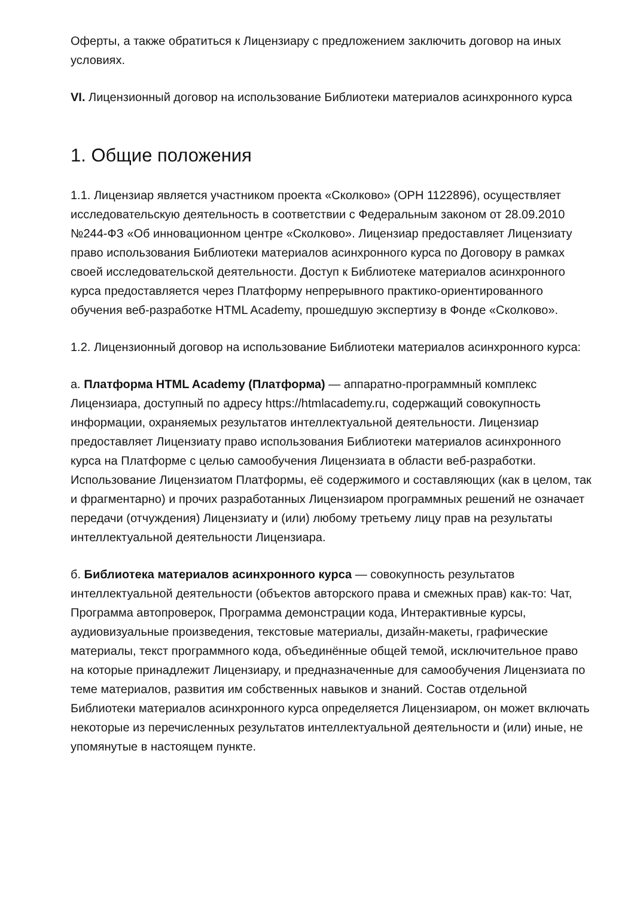Оферты, а также обратиться к Лицензиару с предложением заключить договор на иных условиях.
VI. Лицензионный договор на использование Библиотеки материалов асинхронного курса
1. Общие положения
1.1. Лицензиар является участником проекта «Сколково» (ОРН 1122896), осуществляет исследовательскую деятельность в соответствии с Федеральным законом от 28.09.2010 №244-ФЗ «Об инновационном центре «Сколково». Лицензиар предоставляет Лицензиату право использования Библиотеки материалов асинхронного курса по Договору в рамках своей исследовательской деятельности. Доступ к Библиотеке материалов асинхронного курса предоставляется через Платформу непрерывного практико-ориентированного обучения веб-разработке HTML Academy, прошедшую экспертизу в Фонде «Сколково».
1.2. Лицензионный договор на использование Библиотеки материалов асинхронного курса:
а. Платформа HTML Academy (Платформа) — аппаратно-программный комплекс Лицензиара, доступный по адресу https://htmlacademy.ru, содержащий совокупность информации, охраняемых результатов интеллектуальной деятельности. Лицензиар предоставляет Лицензиату право использования Библиотеки материалов асинхронного курса на Платформе с целью самообучения Лицензиата в области веб-разработки. Использование Лицензиатом Платформы, её содержимого и составляющих (как в целом, так и фрагментарно) и прочих разработанных Лицензиаром программных решений не означает передачи (отчуждения) Лицензиату и (или) любому третьему лицу прав на результаты интеллектуальной деятельности Лицензиара.
б. Библиотека материалов асинхронного курса — совокупность результатов интеллектуальной деятельности (объектов авторского права и смежных прав) как-то: Чат, Программа автопроверок, Программа демонстрации кода, Интерактивные курсы, аудиовизуальные произведения, текстовые материалы, дизайн-макеты, графические материалы, текст программного кода, объединённые общей темой, исключительное право на которые принадлежит Лицензиару, и предназначенные для самообучения Лицензиата по теме материалов, развития им собственных навыков и знаний. Состав отдельной Библиотеки материалов асинхронного курса определяется Лицензиаром, он может включать некоторые из перечисленных результатов интеллектуальной деятельности и (или) иные, не упомянутые в настоящем пункте.